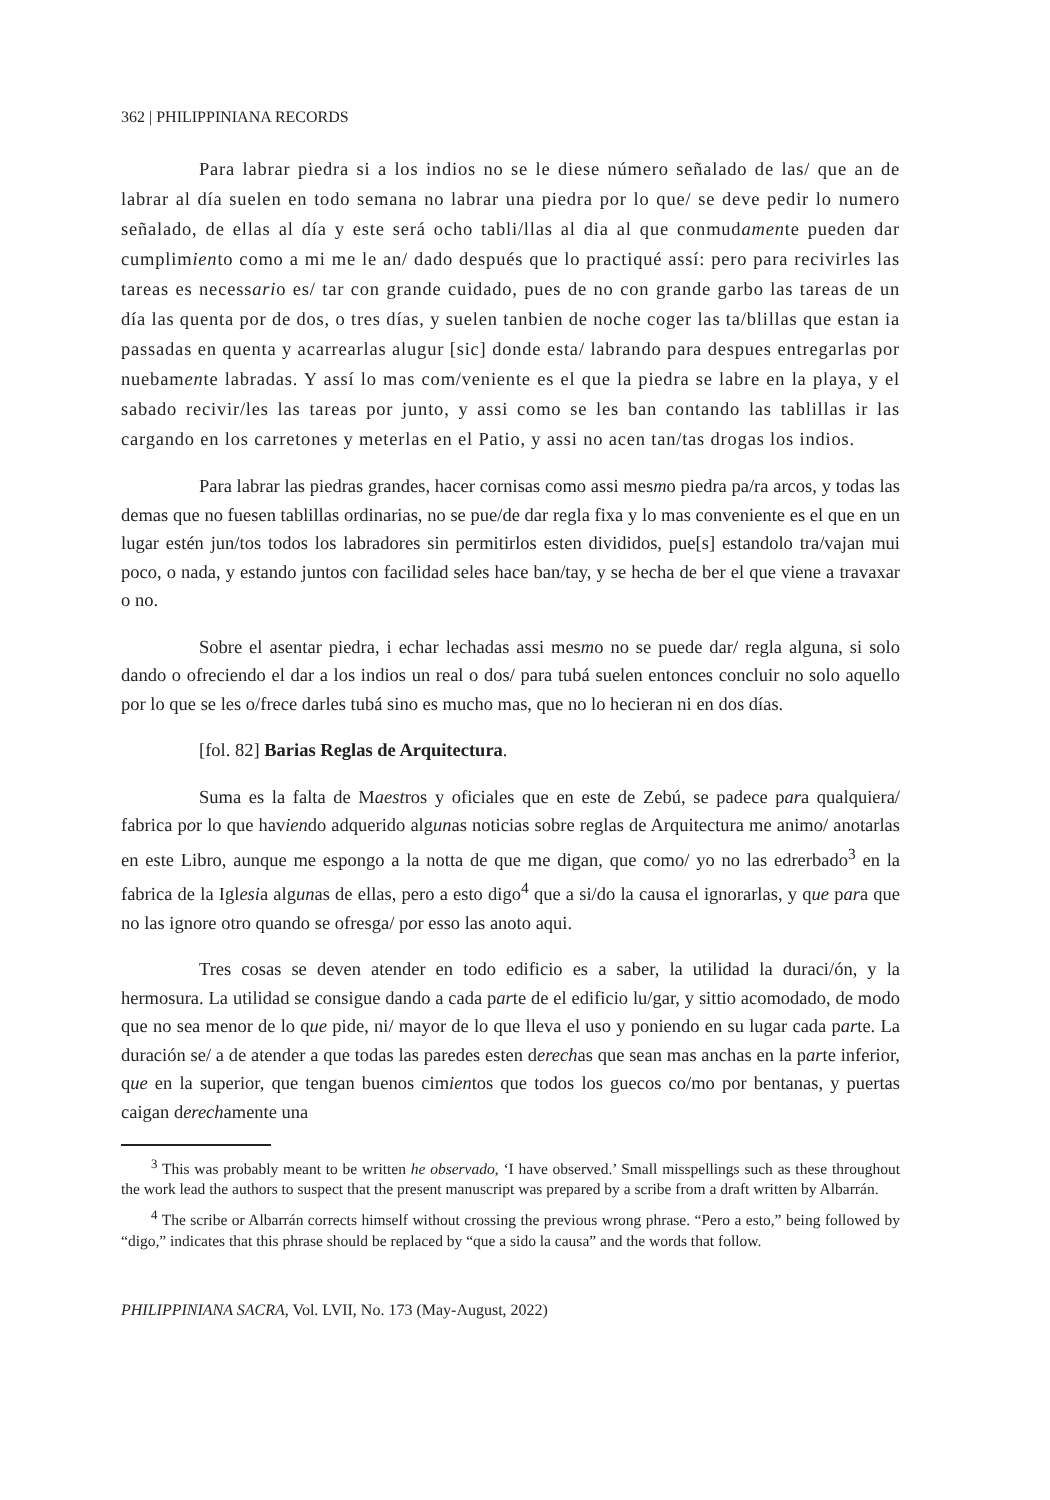362 | PHILIPPINIANA RECORDS
Para labrar piedra si a los indios no se le diese número señalado de las/ que an de labrar al día suelen en todo semana no labrar una piedra por lo que/ se deve pedir lo numero señalado, de ellas al día y este será ocho tabli/llas al dia al que conmudamente pueden dar cumplimiento como a mi me le an/ dado después que lo practiqué assí: pero para recivirles las tareas es necessario es/ tar con grande cuidado, pues de no con grande garbo las tareas de un día las quenta por de dos, o tres días, y suelen tanbien de noche coger las ta/blillas que estan ia passadas en quenta y acarrearlas alugur [sic] donde esta/ labrando para despues entregarlas por nuebamente labradas. Y assí lo mas com/veniente es el que la piedra se labre en la playa, y el sabado recivir/les las tareas por junto, y assi como se les ban contando las tablillas ir las cargando en los carretones y meterlas en el Patio, y assi no acen tan/tas drogas los indios.
Para labrar las piedras grandes, hacer cornisas como assi mesmo piedra pa/ra arcos, y todas las demas que no fuesen tablillas ordinarias, no se pue/de dar regla fixa y lo mas conveniente es el que en un lugar estén jun/tos todos los labradores sin permitirlos esten divididos, pue[s] estandolo tra/vajan mui poco, o nada, y estando juntos con facilidad seles hace ban/tay, y se hecha de ber el que viene a travaxar o no.
Sobre el asentar piedra, i echar lechadas assi mesmo no se puede dar/ regla alguna, si solo dando o ofreciendo el dar a los indios un real o dos/ para tubá suelen entonces concluir no solo aquello por lo que se les o/frece darles tubá sino es mucho mas, que no lo hecieran ni en dos días.
[fol. 82] Barias Reglas de Arquitectura.
Suma es la falta de Maestros y oficiales que en este de Zebú, se padece para qualquiera/ fabrica por lo que haviendo adquerido algunas noticias sobre reglas de Arquitectura me animo/ anotarlas en este Libro, aunque me espongo a la notta de que me digan, que como/ yo no las edrerbado<sup>3</sup> en la fabrica de la Iglesia algunas de ellas, pero a esto digo<sup>4</sup> que a si/do la causa el ignorarlas, y que para que no las ignore otro quando se ofresga/ por esso las anoto aqui.
Tres cosas se deven atender en todo edificio es a saber, la utilidad la duraci/ón, y la hermosura. La utilidad se consigue dando a cada parte de el edificio lu/gar, y sittio acomodado, de modo que no sea menor de lo que pide, ni/ mayor de lo que lleva el uso y poniendo en su lugar cada parte. La duración se/ a de atender a que todas las paredes esten derechas que sean mas anchas en la parte inferior, que en la superior, que tengan buenos cimientos que todos los guecos co/mo por bentanas, y puertas caigan derechamente una
<sup>3</sup> This was probably meant to be written he observado, ‘I have observed.’ Small misspellings such as these throughout the work lead the authors to suspect that the present manuscript was prepared by a scribe from a draft written by Albarrán.
<sup>4</sup> The scribe or Albarrán corrects himself without crossing the previous wrong phrase. “Pero a esto,” being followed by “digo,” indicates that this phrase should be replaced by “que a sido la causa” and the words that follow.
PHILIPPINIANA SACRA, Vol. LVII, No. 173 (May-August, 2022)